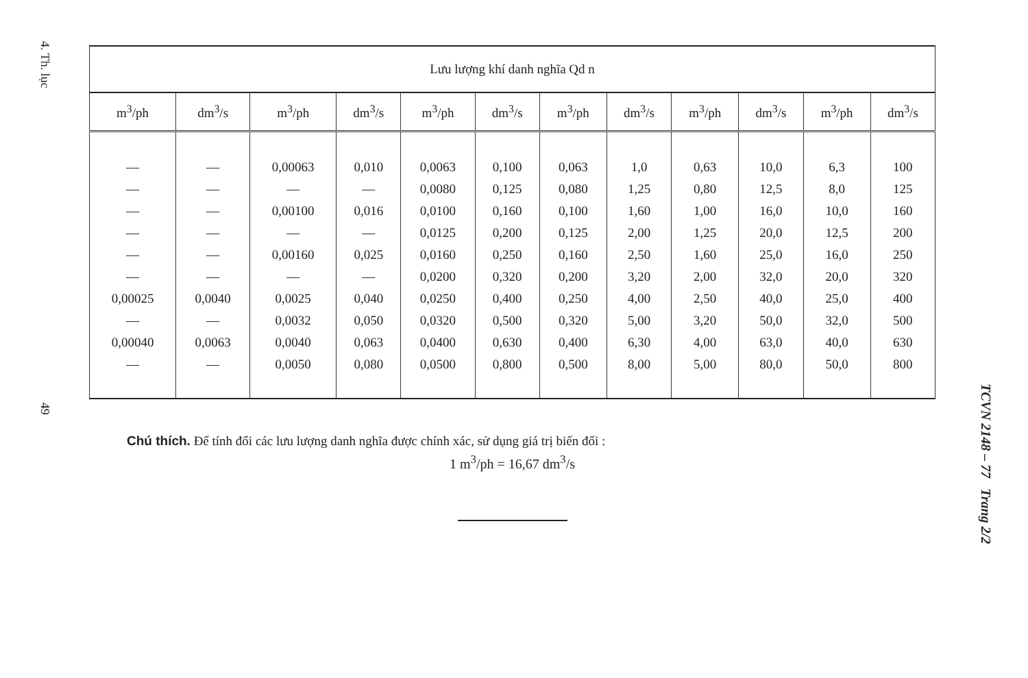4. Th. lục 49
TCVN 2148 – 77 Trang 2/2
| Lưu lượng khí danh nghĩa Qd n | | | | | | | | | | | |
| --- | --- | --- | --- | --- | --- | --- | --- | --- | --- | --- | --- |
| m<sup>3</sup>/ph | dm<sup>3</sup>/s | m<sup>3</sup>/ph | dm<sup>3</sup>/s | m<sup>3</sup>/ph | dm<sup>3</sup>/s | m<sup>3</sup>/ph | dm<sup>3</sup>/s | m<sup>3</sup>/ph | dm<sup>3</sup>/s | m<sup>3</sup>/ph | dm<sup>3</sup>/s |
| — | — | 0,00063 | 0,010 | 0,0063 | 0,100 | 0,063 | 1,0 | 0,63 | 10,0 | 6,3 | 100 |
| — | — | — | — | 0,0080 | 0,125 | 0,080 | 1,25 | 0,80 | 12,5 | 8,0 | 125 |
| — | — | 0,00100 | 0,016 | 0,0100 | 0,160 | 0,100 | 1,60 | 1,00 | 16,0 | 10,0 | 160 |
| — | — | — | — | 0,0125 | 0,200 | 0,125 | 2,00 | 1,25 | 20,0 | 12,5 | 200 |
| — | — | 0,00160 | 0,025 | 0,0160 | 0,250 | 0,160 | 2,50 | 1,60 | 25,0 | 16,0 | 250 |
| — | — | — | — | 0,0200 | 0,320 | 0,200 | 3,20 | 2,00 | 32,0 | 20,0 | 320 |
| 0,00025 | 0,0040 | 0,0025 | 0,040 | 0,0250 | 0,400 | 0,250 | 4,00 | 2,50 | 40,0 | 25,0 | 400 |
| — | — | 0,0032 | 0,050 | 0,0320 | 0,500 | 0,320 | 5,00 | 3,20 | 50,0 | 32,0 | 500 |
| 0,00040 | 0,0063 | 0,0040 | 0,063 | 0,0400 | 0,630 | 0,400 | 6,30 | 4,00 | 63,0 | 40,0 | 630 |
| — | — | 0,0050 | 0,080 | 0,0500 | 0,800 | 0,500 | 8,00 | 5,00 | 80,0 | 50,0 | 800 |
Chú thích. Để tính đổi các lưu lượng danh nghĩa được chính xác, sử dụng giá trị biến đổi :
1 m<sup>3</sup>/ph = 16,67 dm<sup>3</sup>/s